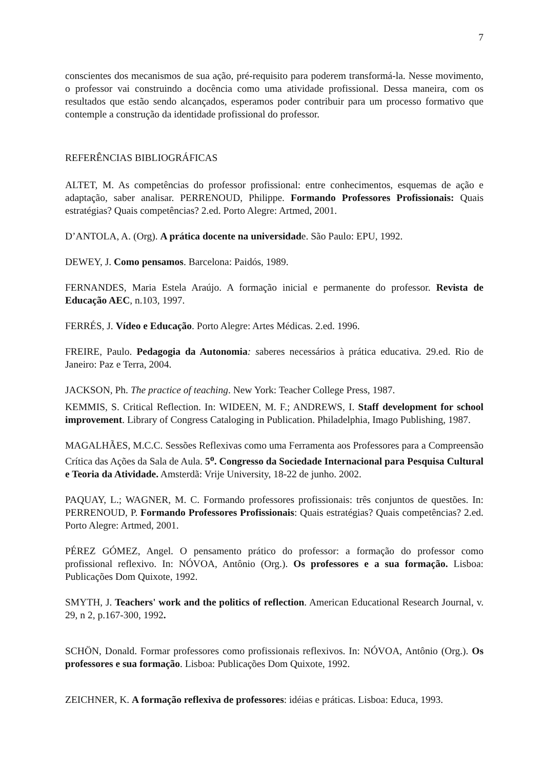7
conscientes dos mecanismos de sua ação, pré-requisito para poderem transformá-la. Nesse movimento, o professor vai construindo a docência como uma atividade profissional. Dessa maneira, com os resultados que estão sendo alcançados, esperamos poder contribuir para um processo formativo que contemple a construção da identidade profissional do professor.
REFERÊNCIAS BIBLIOGRÁFICAS
ALTET, M. As competências do professor profissional: entre conhecimentos, esquemas de ação e adaptação, saber analisar. PERRENOUD, Philippe. Formando Professores Profissionais: Quais estratégias? Quais competências? 2.ed. Porto Alegre: Artmed, 2001.
D’ANTOLA, A. (Org). A prática docente na universidade. São Paulo: EPU, 1992.
DEWEY, J. Como pensamos. Barcelona: Paidós, 1989.
FERNANDES, Maria Estela Araújo. A formação inicial e permanente do professor. Revista de Educação AEC, n.103, 1997.
FERRÉS, J. Vídeo e Educação. Porto Alegre: Artes Médicas. 2.ed. 1996.
FREIRE, Paulo. Pedagogia da Autonomia: saberes necessários à prática educativa. 29.ed. Rio de Janeiro: Paz e Terra, 2004.
JACKSON, Ph. The practice of teaching. New York: Teacher College Press, 1987.
KEMMIS, S. Critical Reflection. In: WIDEEN, M. F.; ANDREWS, I. Staff development for school improvement. Library of Congress Cataloging in Publication. Philadelphia, Imago Publishing, 1987.
MAGALHÃES, M.C.C. Sessões Reflexivas como uma Ferramenta aos Professores para a Compreensão Crítica das Ações da Sala de Aula. 5<sup>o</sup>. Congresso da Sociedade Internacional para Pesquisa Cultural e Teoria da Atividade. Amsterdã: Vrije University, 18-22 de junho. 2002.
PAQUAY, L.; WAGNER, M. C. Formando professores profissionais: três conjuntos de questões. In: PERRENOUD, P. Formando Professores Profissionais: Quais estratégias? Quais competências? 2.ed. Porto Alegre: Artmed, 2001.
PÉREZ GÓMEZ, Angel. O pensamento prático do professor: a formação do professor como profissional reflexivo. In: NÓVOA, Antônio (Org.). Os professores e a sua formação. Lisboa: Publicações Dom Quixote, 1992.
SMYTH, J. Teachers' work and the politics of reflection. American Educational Research Journal, v. 29, n 2, p.167-300, 1992.
SCHÖN, Donald. Formar professores como profissionais reflexivos. In: NÓVOA, Antônio (Org.). Os professores e sua formação. Lisboa: Publicações Dom Quixote, 1992.
ZEICHNER, K. A formação reflexiva de professores: idéias e práticas. Lisboa: Educa, 1993.